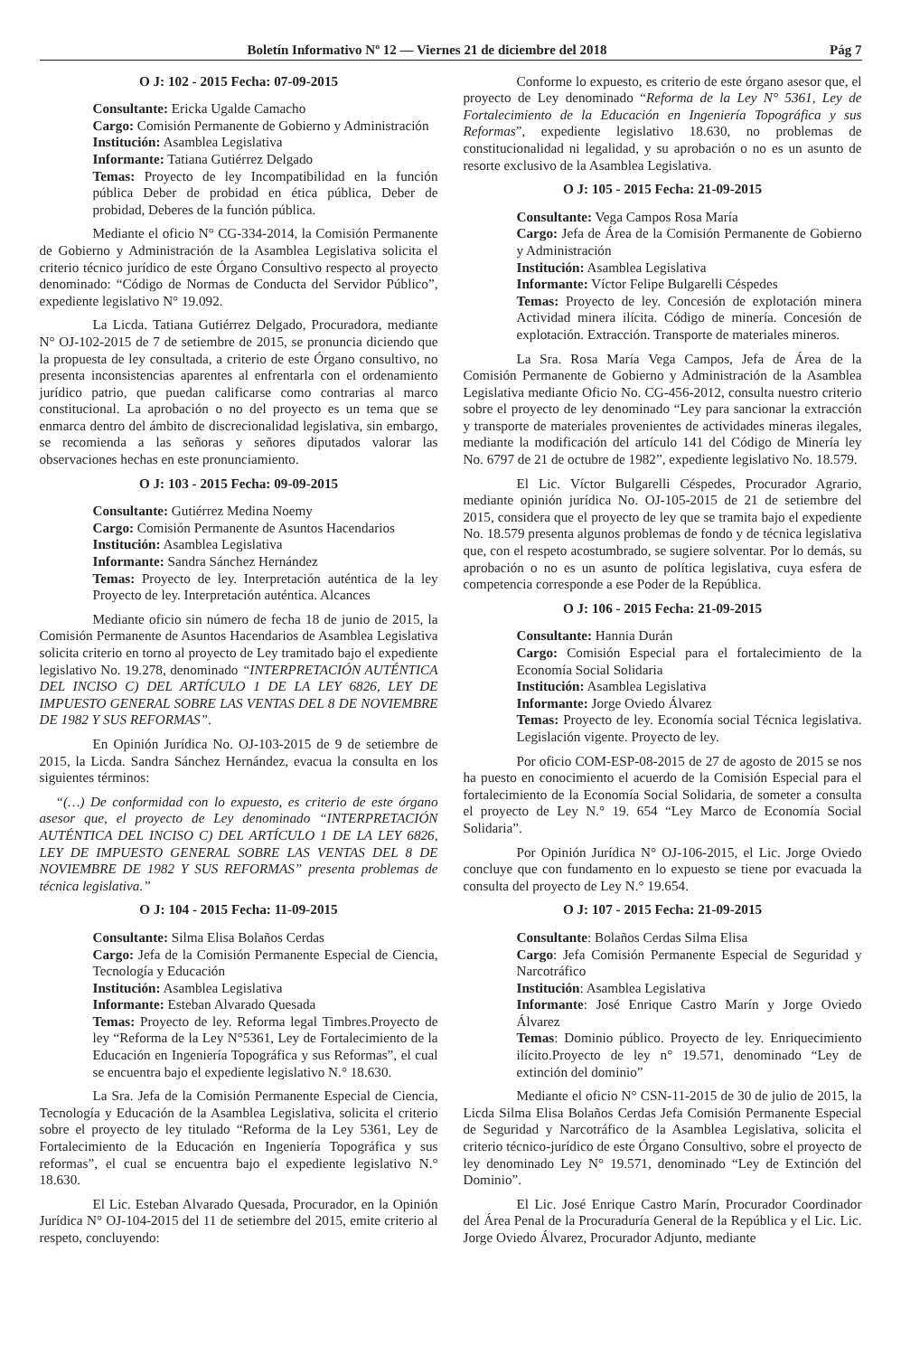Boletín Informativo Nº 12 — Viernes 21 de diciembre del 2018 Pág 7
O J: 102 - 2015 Fecha: 07-09-2015
Consultante: Ericka Ugalde Camacho
Cargo: Comisión Permanente de Gobierno y Administración
Institución: Asamblea Legislativa
Informante: Tatiana Gutiérrez Delgado
Temas: Proyecto de ley Incompatibilidad en la función pública Deber de probidad en ética pública, Deber de probidad, Deberes de la función pública.
Mediante el oficio N° CG-334-2014, la Comisión Permanente de Gobierno y Administración de la Asamblea Legislativa solicita el criterio técnico jurídico de este Órgano Consultivo respecto al proyecto denominado: “Código de Normas de Conducta del Servidor Público”, expediente legislativo N° 19.092.
La Licda. Tatiana Gutiérrez Delgado, Procuradora, mediante N° OJ-102-2015 de 7 de setiembre de 2015, se pronuncia diciendo que la propuesta de ley consultada, a criterio de este Órgano consultivo, no presenta inconsistencias aparentes al enfrentarla con el ordenamiento jurídico patrio, que puedan calificarse como contrarias al marco constitucional. La aprobación o no del proyecto es un tema que se enmarca dentro del ámbito de discrecionalidad legislativa, sin embargo, se recomienda a las señoras y señores diputados valorar las observaciones hechas en este pronunciamiento.
O J: 103 - 2015 Fecha: 09-09-2015
Consultante: Gutiérrez Medina Noemy
Cargo: Comisión Permanente de Asuntos Hacendarios
Institución: Asamblea Legislativa
Informante: Sandra Sánchez Hernández
Temas: Proyecto de ley. Interpretación auténtica de la ley Proyecto de ley. Interpretación auténtica. Alcances
Mediante oficio sin número de fecha 18 de junio de 2015, la Comisión Permanente de Asuntos Hacendarios de Asamblea Legislativa solicita criterio en torno al proyecto de Ley tramitado bajo el expediente legislativo No. 19.278, denominado “INTERPRETACIÓN AUTÉNTICA DEL INCISO C) DEL ARTÍCULO 1 DE LA LEY 6826, LEY DE IMPUESTO GENERAL SOBRE LAS VENTAS DEL 8 DE NOVIEMBRE DE 1982 Y SUS REFORMAS”.
En Opinión Jurídica No. OJ-103-2015 de 9 de setiembre de 2015, la Licda. Sandra Sánchez Hernández, evacua la consulta en los siguientes términos:
“(…) De conformidad con lo expuesto, es criterio de este órgano asesor que, el proyecto de Ley denominado “INTERPRETACIÓN AUTÉNTICA DEL INCISO C) DEL ARTÍCULO 1 DE LA LEY 6826, LEY DE IMPUESTO GENERAL SOBRE LAS VENTAS DEL 8 DE NOVIEMBRE DE 1982 Y SUS REFORMAS” presenta problemas de técnica legislativa.”
O J: 104 - 2015 Fecha: 11-09-2015
Consultante: Silma Elisa Bolaños Cerdas
Cargo: Jefa de la Comisión Permanente Especial de Ciencia, Tecnología y Educación
Institución: Asamblea Legislativa
Informante: Esteban Alvarado Quesada
Temas: Proyecto de ley. Reforma legal Timbres.Proyecto de ley “Reforma de la Ley N°5361, Ley de Fortalecimiento de la Educación en Ingeniería Topográfica y sus Reformas”, el cual se encuentra bajo el expediente legislativo N.° 18.630.
La Sra. Jefa de la Comisión Permanente Especial de Ciencia, Tecnología y Educación de la Asamblea Legislativa, solicita el criterio sobre el proyecto de ley titulado “Reforma de la Ley 5361, Ley de Fortalecimiento de la Educación en Ingeniería Topográfica y sus reformas”, el cual se encuentra bajo el expediente legislativo N.° 18.630.
El Lic. Esteban Alvarado Quesada, Procurador, en la Opinión Jurídica N° OJ-104-2015 del 11 de setiembre del 2015, emite criterio al respeto, concluyendo:
Conforme lo expuesto, es criterio de este órgano asesor que, el proyecto de Ley denominado “Reforma de la Ley N° 5361, Ley de Fortalecimiento de la Educación en Ingeniería Topográfica y sus Reformas”, expediente legislativo 18.630, no problemas de constitucionalidad ni legalidad, y su aprobación o no es un asunto de resorte exclusivo de la Asamblea Legislativa.
O J: 105 - 2015 Fecha: 21-09-2015
Consultante: Vega Campos Rosa María
Cargo: Jefa de Área de la Comisión Permanente de Gobierno y Administración
Institución: Asamblea Legislativa
Informante: Víctor Felipe Bulgarelli Céspedes
Temas: Proyecto de ley. Concesión de explotación minera Actividad minera ilícita. Código de minería. Concesión de explotación. Extracción. Transporte de materiales mineros.
La Sra. Rosa María Vega Campos, Jefa de Área de la Comisión Permanente de Gobierno y Administración de la Asamblea Legislativa mediante Oficio No. CG-456-2012, consulta nuestro criterio sobre el proyecto de ley denominado “Ley para sancionar la extracción y transporte de materiales provenientes de actividades mineras ilegales, mediante la modificación del artículo 141 del Código de Minería ley No. 6797 de 21 de octubre de 1982”, expediente legislativo No. 18.579.
El Lic. Víctor Bulgarelli Céspedes, Procurador Agrario, mediante opinión jurídica No. OJ-105-2015 de 21 de setiembre del 2015, considera que el proyecto de ley que se tramita bajo el expediente No. 18.579 presenta algunos problemas de fondo y de técnica legislativa que, con el respeto acostumbrado, se sugiere solventar. Por lo demás, su aprobación o no es un asunto de política legislativa, cuya esfera de competencia corresponde a ese Poder de la República.
O J: 106 - 2015 Fecha: 21-09-2015
Consultante: Hannia Durán
Cargo: Comisión Especial para el fortalecimiento de la Economía Social Solidaria
Institución: Asamblea Legislativa
Informante: Jorge Oviedo Álvarez
Temas: Proyecto de ley. Economía social Técnica legislativa. Legislación vigente. Proyecto de ley.
Por oficio COM-ESP-08-2015 de 27 de agosto de 2015 se nos ha puesto en conocimiento el acuerdo de la Comisión Especial para el fortalecimiento de la Economía Social Solidaria, de someter a consulta el proyecto de Ley N.° 19. 654 “Ley Marco de Economía Social Solidaria”.
Por Opinión Jurídica N° OJ-106-2015, el Lic. Jorge Oviedo concluye que con fundamento en lo expuesto se tiene por evacuada la consulta del proyecto de Ley N.° 19.654.
O J: 107 - 2015 Fecha: 21-09-2015
Consultante: Bolaños Cerdas Silma Elisa
Cargo: Jefa Comisión Permanente Especial de Seguridad y Narcotráfico
Institución: Asamblea Legislativa
Informante: José Enrique Castro Marín y Jorge Oviedo Álvarez
Temas: Dominio público. Proyecto de ley. Enriquecimiento ilícito.Proyecto de ley n° 19.571, denominado “Ley de extinción del dominio”
Mediante el oficio N° CSN-11-2015 de 30 de julio de 2015, la Licda Silma Elisa Bolaños Cerdas Jefa Comisión Permanente Especial de Seguridad y Narcotráfico de la Asamblea Legislativa, solicita el criterio técnico-jurídico de este Órgano Consultivo, sobre el proyecto de ley denominado Ley N° 19.571, denominado “Ley de Extinción del Dominio”.
El Lic. José Enrique Castro Marín, Procurador Coordinador del Área Penal de la Procuraduría General de la República y el Lic. Lic. Jorge Oviedo Álvarez, Procurador Adjunto, mediante